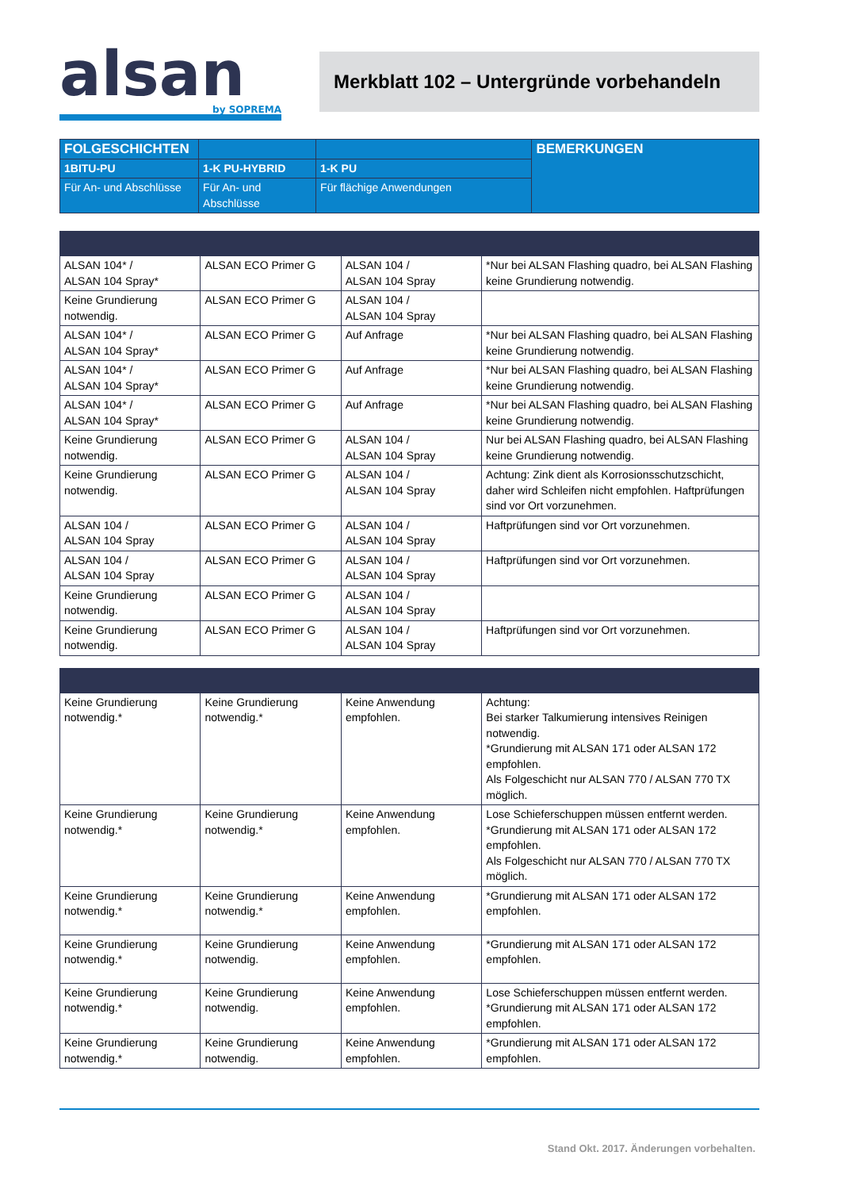alsan
by SOPREMA
Merkblatt 102 – Untergründe vorbehandeln
| FOLGESCHICHTEN | | | BEMERKUNGEN |
| --- | --- | --- | --- |
| 1BITU-PU | 1-K PU-HYBRID | 1-K PU | |
| Für An- und Abschlüsse | Für An- und Abschlüsse | Für flächige Anwendungen | |
| ALSAN 104* / ALSAN 104 Spray* | ALSAN ECO Primer G | ALSAN 104 / ALSAN 104 Spray | *Nur bei ALSAN Flashing quadro, bei ALSAN Flashing keine Grundierung notwendig. |
| Keine Grundierung notwendig. | ALSAN ECO Primer G | ALSAN 104 / ALSAN 104 Spray | |
| ALSAN 104* / ALSAN 104 Spray* | ALSAN ECO Primer G | Auf Anfrage | *Nur bei ALSAN Flashing quadro, bei ALSAN Flashing keine Grundierung notwendig. |
| ALSAN 104* / ALSAN 104 Spray* | ALSAN ECO Primer G | Auf Anfrage | *Nur bei ALSAN Flashing quadro, bei ALSAN Flashing keine Grundierung notwendig. |
| ALSAN 104* / ALSAN 104 Spray* | ALSAN ECO Primer G | Auf Anfrage | *Nur bei ALSAN Flashing quadro, bei ALSAN Flashing keine Grundierung notwendig. |
| Keine Grundierung notwendig. | ALSAN ECO Primer G | ALSAN 104 / ALSAN 104 Spray | Nur bei ALSAN Flashing quadro, bei ALSAN Flashing keine Grundierung notwendig. |
| Keine Grundierung notwendig. | ALSAN ECO Primer G | ALSAN 104 / ALSAN 104 Spray | Achtung: Zink dient als Korrosionsschutzschicht, daher wird Schleifen nicht empfohlen. Haftprüfungen sind vor Ort vorzunehmen. |
| ALSAN 104 / ALSAN 104 Spray | ALSAN ECO Primer G | ALSAN 104 / ALSAN 104 Spray | Haftprüfungen sind vor Ort vorzunehmen. |
| ALSAN 104 / ALSAN 104 Spray | ALSAN ECO Primer G | ALSAN 104 / ALSAN 104 Spray | Haftprüfungen sind vor Ort vorzunehmen. |
| Keine Grundierung notwendig. | ALSAN ECO Primer G | ALSAN 104 / ALSAN 104 Spray | |
| Keine Grundierung notwendig. | ALSAN ECO Primer G | ALSAN 104 / ALSAN 104 Spray | Haftprüfungen sind vor Ort vorzunehmen. |
| Keine Grundierung notwendig.* | Keine Grundierung notwendig.* | Keine Anwendung empfohlen. | Achtung: Bei starker Talkumierung intensives Reinigen notwendig. *Grundierung mit ALSAN 171 oder ALSAN 172 empfohlen. Als Folgeschicht nur ALSAN 770 / ALSAN 770 TX möglich. |
| Keine Grundierung notwendig.* | Keine Grundierung notwendig.* | Keine Anwendung empfohlen. | Lose Schieferschuppen müssen entfernt werden. *Grundierung mit ALSAN 171 oder ALSAN 172 empfohlen. Als Folgeschicht nur ALSAN 770 / ALSAN 770 TX möglich. |
| Keine Grundierung notwendig.* | Keine Grundierung notwendig.* | Keine Anwendung empfohlen. | *Grundierung mit ALSAN 171 oder ALSAN 172 empfohlen. |
| Keine Grundierung notwendig.* | Keine Grundierung notwendig. | Keine Anwendung empfohlen. | *Grundierung mit ALSAN 171 oder ALSAN 172 empfohlen. |
| Keine Grundierung notwendig.* | Keine Grundierung notwendig. | Keine Anwendung empfohlen. | Lose Schieferschuppen müssen entfernt werden. *Grundierung mit ALSAN 171 oder ALSAN 172 empfohlen. |
| Keine Grundierung notwendig.* | Keine Grundierung notwendig. | Keine Anwendung empfohlen. | *Grundierung mit ALSAN 171 oder ALSAN 172 empfohlen. |
Stand Okt. 2017. Änderungen vorbehalten.